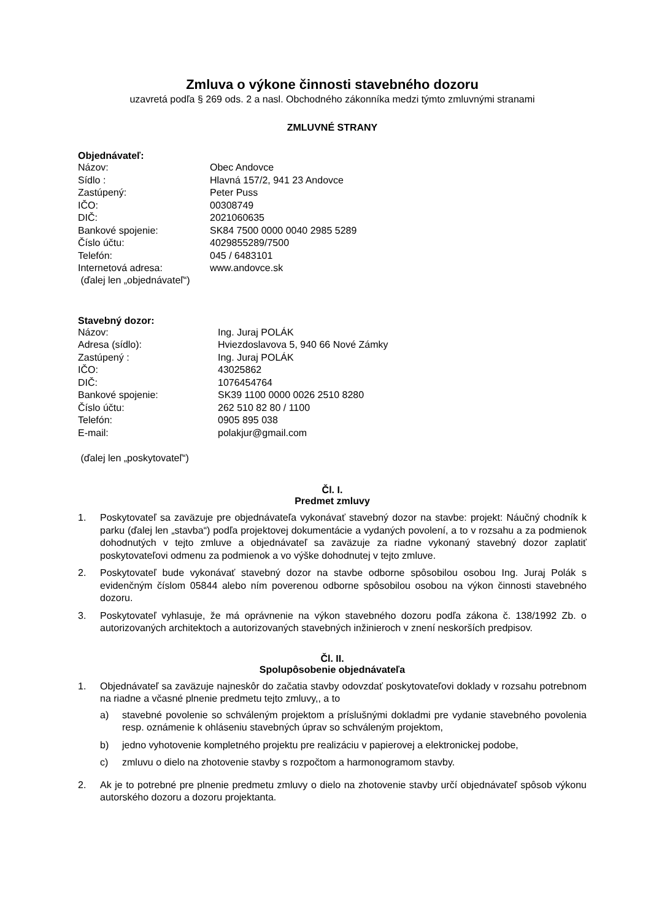Zmluva o výkone činnosti stavebného dozoru
uzavretá podľa § 269 ods. 2 a nasl. Obchodného zákonníka medzi týmto zmluvnými stranami
ZMLUVNÉ STRANY
Objednávateľ:
Názov: Obec Andovce Sídlo : Hlavná 157/2, 941 23 Andovce Zastúpený: Peter Puss IČO: 00308749 DIČ: 2021060635 Bankové spojenie: SK84 7500 0000 0040 2985 5289 Číslo účtu: 4029855289/7500 Telefón: 045 / 6483101 Internetová adresa: www.andovce.sk
(ďalej len „objednávateľ“)
Stavebný dozor:
Názov: Ing. Juraj POLÁK Adresa (sídlo): Hviezdoslavova 5, 940 66 Nové Zámky Zastúpený : Ing. Juraj POLÁK IČO: 43025862 DIČ: 1076454764 Bankové spojenie: SK39 1100 0000 0026 2510 8280 Číslo účtu: 262 510 82 80 / 1100 Telefón: 0905 895 038 E-mail: polakjur@gmail.com
(ďalej len „poskytovateľ“)
Čl. I.
Predmet zmluvy
1. Poskytovateľ sa zaväzuje pre objednávateľa vykonávať stavebný dozor na stavbe: projekt: Náučný chodník k parku (ďalej len „stavba“) podľa projektovej dokumentácie a vydaných povolení, a to v rozsahu a za podmienok dohodnutých v tejto zmluve a objednávateľ sa zaväzuje za riadne vykonaný stavebný dozor zaplatiť poskytovateľovi odmenu za podmienok a vo výške dohodnutej v tejto zmluve.
2. Poskytovateľ bude vykonávať stavebný dozor na stavbe odborne spôsobilou osobou Ing. Juraj Polák s evidenčným číslom 05844 alebo ním poverenou odborne spôsobilou osobou na výkon činnosti stavebného dozoru.
3. Poskytovateľ vyhlasuje, že má oprávnenie na výkon stavebného dozoru podľa zákona č. 138/1992 Zb. o autorizovaných architektoch a autorizovaných stavebných inžinieroch v znení neskorších predpisov.
Čl. II.
Spolupôsobenie objednávateľa
1. Objednávateľ sa zaväzuje najneskôr do začatia stavby odovzdať poskytovateľovi doklady v rozsahu potrebnom na riadne a včasné plnenie predmetu tejto zmluvy,, a to
a) stavebné povolenie so schváleným projektom a príslušnými dokladmi pre vydanie stavebného povolenia resp. oznámenie k ohláseniu stavebných úprav so schváleným projektom,
b) jedno vyhotovenie kompletného projektu pre realizáciu v papierovej a elektronickej podobe,
c) zmluvu o dielo na zhotovenie stavby s rozpočtom a harmonogramom stavby.
2. Ak je to potrebné pre plnenie predmetu zmluvy o dielo na zhotovenie stavby určí objednávateľ spôsob výkonu autorského dozoru a dozoru projektanta.